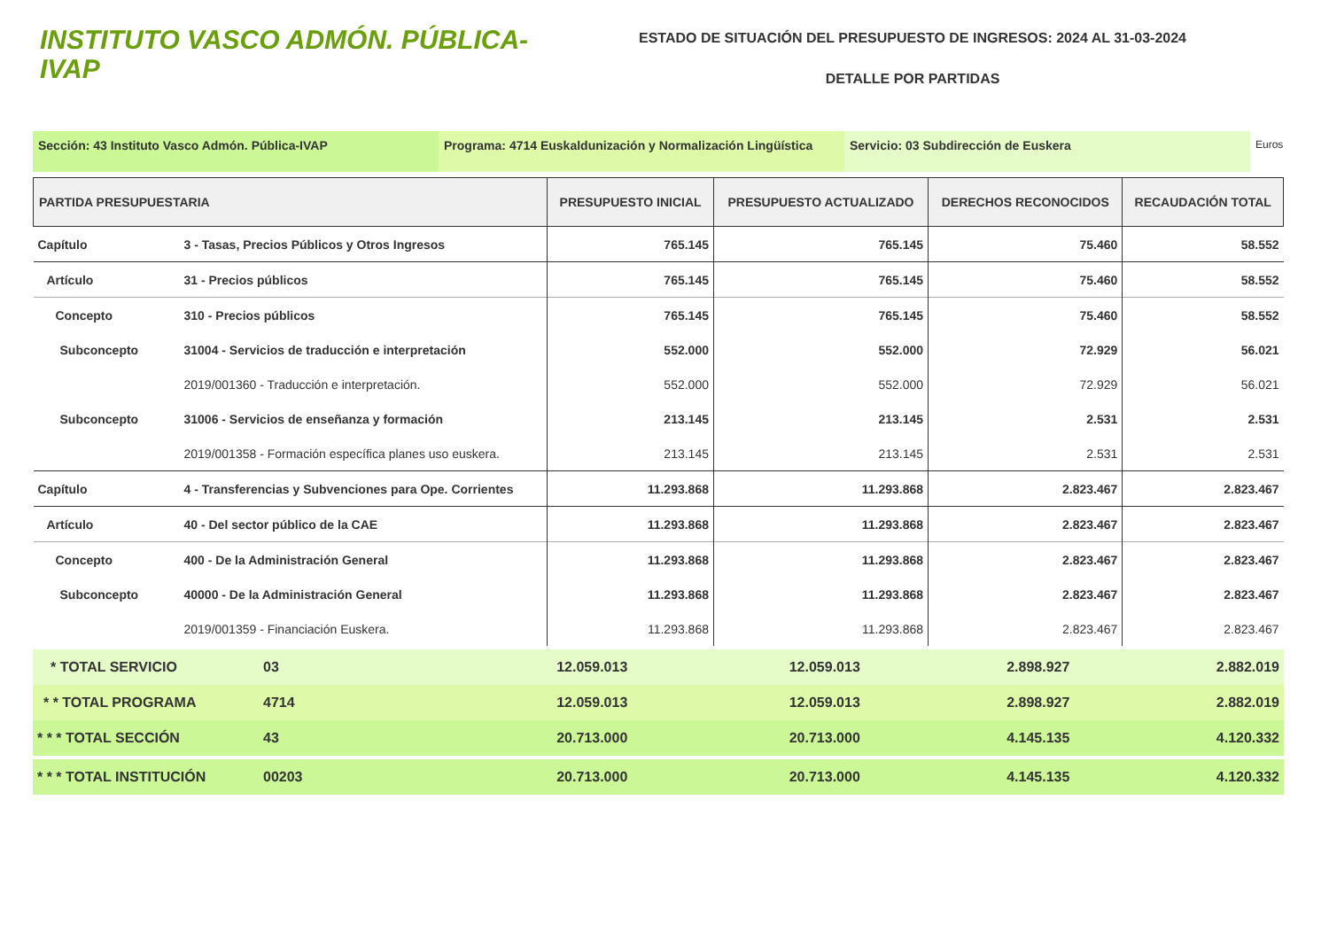INSTITUTO VASCO ADMÓN. PÚBLICA-IVAP
ESTADO DE SITUACIÓN DEL PRESUPUESTO DE INGRESOS: 2024 AL 31-03-2024
DETALLE POR PARTIDAS
Sección: 43 Instituto Vasco Admón. Pública-IVAP Programa: 4714 Euskaldunización y Normalización Lingüística
Servicio: 03 Subdirección de Euskera
Euros
| PARTIDA PRESUPUESTARIA | | PRESUPUESTO INICIAL | PRESUPUESTO ACTUALIZADO | DERECHOS RECONOCIDOS | RECAUDACIÓN TOTAL |
| --- | --- | --- | --- | --- | --- |
| Capítulo | 3 - Tasas, Precios Públicos y Otros Ingresos | 765.145 | 765.145 | 75.460 | 58.552 |
| Artículo | 31 - Precios públicos | 765.145 | 765.145 | 75.460 | 58.552 |
| Concepto | 310 - Precios públicos | 765.145 | 765.145 | 75.460 | 58.552 |
| Subconcepto | 31004 - Servicios de traducción e interpretación | 552.000 | 552.000 | 72.929 | 56.021 |
| | 2019/001360 - Traducción e interpretación. | 552.000 | 552.000 | 72.929 | 56.021 |
| Subconcepto | 31006 - Servicios de enseñanza y formación | 213.145 | 213.145 | 2.531 | 2.531 |
| | 2019/001358 - Formación específica planes uso euskera. | 213.145 | 213.145 | 2.531 | 2.531 |
| Capítulo | 4 - Transferencias y Subvenciones para Ope. Corrientes | 11.293.868 | 11.293.868 | 2.823.467 | 2.823.467 |
| Artículo | 40 - Del sector público de la CAE | 11.293.868 | 11.293.868 | 2.823.467 | 2.823.467 |
| Concepto | 400 - De la Administración General | 11.293.868 | 11.293.868 | 2.823.467 | 2.823.467 |
| Subconcepto | 40000 - De la Administración General | 11.293.868 | 11.293.868 | 2.823.467 | 2.823.467 |
| | 2019/001359 - Financiación Euskera. | 11.293.868 | 11.293.868 | 2.823.467 | 2.823.467 |
| * TOTAL SERVICIO | 03 | 12.059.013 | 12.059.013 | 2.898.927 | 2.882.019 |
| * * TOTAL PROGRAMA | 4714 | 12.059.013 | 12.059.013 | 2.898.927 | 2.882.019 |
| * * * TOTAL SECCIÓN | 43 | 20.713.000 | 20.713.000 | 4.145.135 | 4.120.332 |
| * * * TOTAL INSTITUCIÓN | 00203 | 20.713.000 | 20.713.000 | 4.145.135 | 4.120.332 |